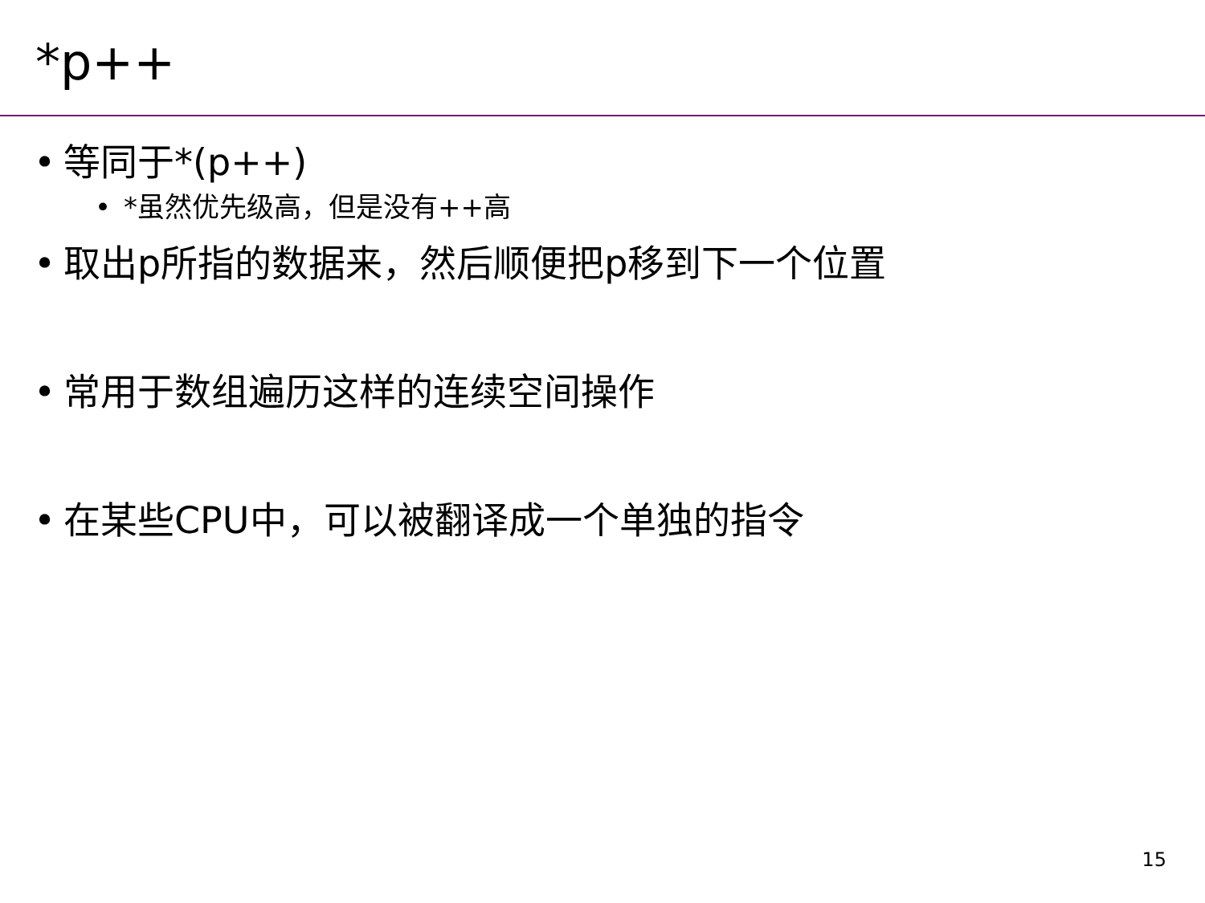*p++
• 等同于*(p++)
• *虽然优先级高，但是没有++高
• 取出p所指的数据来，然后顺便把p移到下一个位置
• 常用于数组遍历这样的连续空间操作
• 在某些CPU中，可以被翻译成一个单独的指令
15